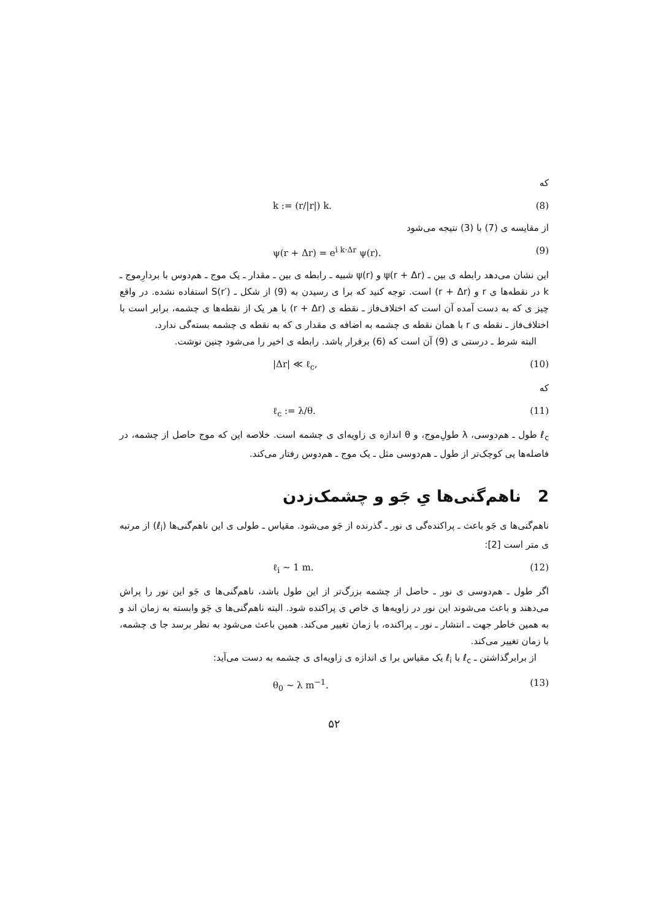که
k := (r/|r|) k. (8)
از مقایسه ی (7) با (3) نتیجه می‌شود
ψ(r + Δr) = e<sup>i k·Δr</sup> ψ(r). (9)
این نشان می‌دهد رابطه ی بین ـ ψ(r + Δr) و ψ(r) شبیه ـ رابطه ی بین ـ مقدار ـ یک موج ـ هم‌دوس با بردارِموج ـ k در نقطه‌ها ی r و (r + Δr) است. توجه کنید که برا ی رسیدن به (9) از شکل ـ S(r′) استفاده نشده. در واقع چیز ی که به دست آمده آن است که اختلاف‌فاز ـ نقطه ی (r + Δr) با هر یک از نقطه‌ها ی چشمه، برابر است با اختلاف‌فاز ـ نقطه ی r با همان نقطه ی چشمه به اضافه ی مقدار ی که به نقطه ی چشمه بسته‌گی ندارد.
البته شرط ـ درستی ی (9) آن است که (6) برقرار باشد. رابطه ی اخیر را می‌شود چنین نوشت.
|Δr| ≪ ℓ<sub>c</sub>, (10)
که
ℓ<sub>c</sub> := λ/θ. (11)
ℓ<sub>c</sub> طول ـ هم‌دوسی، λ طولِ‌موج، و θ اندازه ی زاویه‌ای ی چشمه است. خلاصه این که موج حاصل از چشمه، در فاصله‌ها یی کوچک‌تر از طول ـ هم‌دوسی مثل ـ یک موج ـ هم‌دوس رفتار می‌کند.
2 ناهم‌گنی‌ها یِ جَو و چشمک‌زدن
ناهم‌گنی‌ها ی جَو باعث ـ پراکنده‌گی ی نور ـ گذرنده از جَو می‌شود. مقیاس ـ طولی ی این ناهم‌گنی‌ها (ℓ<sub>i</sub>) از مرتبه ی متر است [2]:
ℓ<sub>i</sub> ∼ 1 m. (12)
اگر طول ـ هم‌دوسی ی نور ـ حاصل از چشمه بزرگ‌تر از این طول باشد، ناهم‌گنی‌ها ی جَو این نور را پراش می‌دهند و باعث می‌شوند این نور در زاویه‌ها ی خاص ی پراکنده شود. البته ناهم‌گنی‌ها ی جَو وابسته به زمان اند و به همین خاطر جهت ـ انتشار ـ نور ـ پراکنده، با زمان تغییر می‌کند. همین باعث می‌شود به نظر برسد جا ی چشمه، با زمان تغییر می‌کند.
از برابرگذاشتن ـ ℓ<sub>c</sub> با ℓ<sub>i</sub> یک مقیاس برا ی اندازه ی زاویه‌ای ی چشمه به دست می‌آید:
θ<sub>0</sub> ∼ λ m<sup>−1</sup>. (13)
۵۲